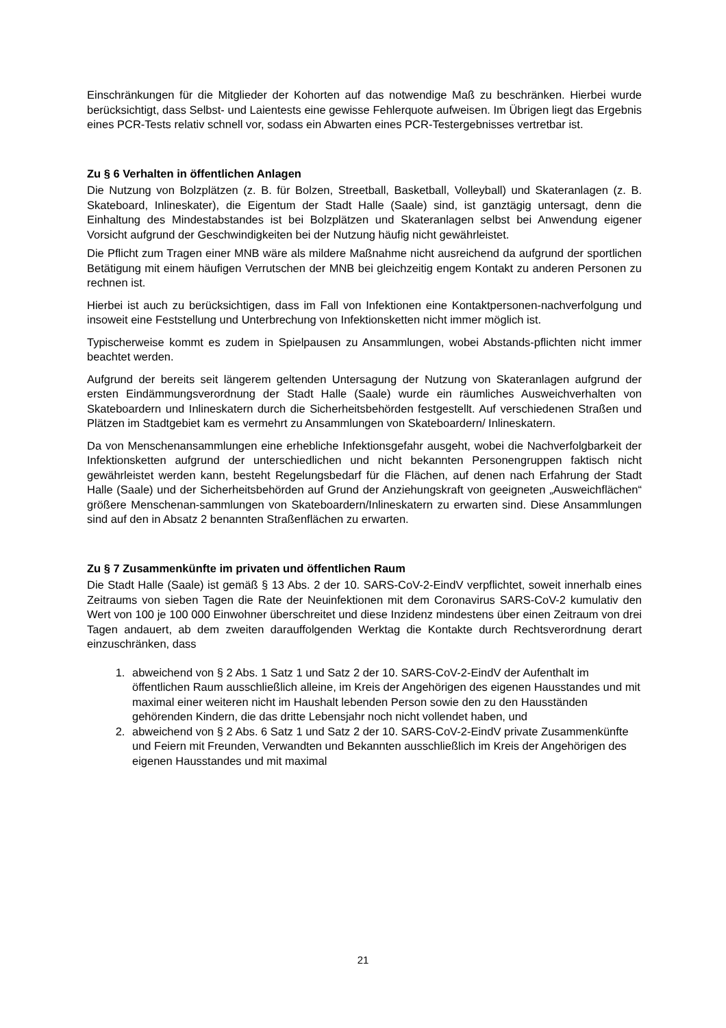Einschränkungen für die Mitglieder der Kohorten auf das notwendige Maß zu beschränken. Hierbei wurde berücksichtigt, dass Selbst- und Laientests eine gewisse Fehlerquote aufweisen. Im Übrigen liegt das Ergebnis eines PCR-Tests relativ schnell vor, sodass ein Abwarten eines PCR-Testergebnisses vertretbar ist.
Zu § 6 Verhalten in öffentlichen Anlagen
Die Nutzung von Bolzplätzen (z. B. für Bolzen, Streetball, Basketball, Volleyball) und Skateranlagen (z. B. Skateboard, Inlineskater), die Eigentum der Stadt Halle (Saale) sind, ist ganztägig untersagt, denn die Einhaltung des Mindestabstandes ist bei Bolzplätzen und Skateranlagen selbst bei Anwendung eigener Vorsicht aufgrund der Geschwindigkeiten bei der Nutzung häufig nicht gewährleistet.
Die Pflicht zum Tragen einer MNB wäre als mildere Maßnahme nicht ausreichend da aufgrund der sportlichen Betätigung mit einem häufigen Verrutschen der MNB bei gleichzeitig engem Kontakt zu anderen Personen zu rechnen ist.
Hierbei ist auch zu berücksichtigen, dass im Fall von Infektionen eine Kontaktpersonen-nachverfolgung und insoweit eine Feststellung und Unterbrechung von Infektionsketten nicht immer möglich ist.
Typischerweise kommt es zudem in Spielpausen zu Ansammlungen, wobei Abstands-pflichten nicht immer beachtet werden.
Aufgrund der bereits seit längerem geltenden Untersagung der Nutzung von Skateranlagen aufgrund der ersten Eindämmungsverordnung der Stadt Halle (Saale) wurde ein räumliches Ausweichverhalten von Skateboardern und Inlineskatern durch die Sicherheitsbehörden festgestellt. Auf verschiedenen Straßen und Plätzen im Stadtgebiet kam es vermehrt zu Ansammlungen von Skateboardern/ Inlineskatern.
Da von Menschenansammlungen eine erhebliche Infektionsgefahr ausgeht, wobei die Nachverfolgbarkeit der Infektionsketten aufgrund der unterschiedlichen und nicht bekannten Personengruppen faktisch nicht gewährleistet werden kann, besteht Regelungsbedarf für die Flächen, auf denen nach Erfahrung der Stadt Halle (Saale) und der Sicherheitsbehörden auf Grund der Anziehungskraft von geeigneten „Ausweichflächen“ größere Menschenan-sammlungen von Skateboardern/Inlineskatern zu erwarten sind. Diese Ansammlungen sind auf den in Absatz 2 benannten Straßenflächen zu erwarten.
Zu § 7 Zusammenkünfte im privaten und öffentlichen Raum
Die Stadt Halle (Saale) ist gemäß § 13 Abs. 2 der 10. SARS-CoV-2-EindV verpflichtet, soweit innerhalb eines Zeitraums von sieben Tagen die Rate der Neuinfektionen mit dem Coronavirus SARS-CoV-2 kumulativ den Wert von 100 je 100 000 Einwohner überschreitet und diese Inzidenz mindestens über einen Zeitraum von drei Tagen andauert, ab dem zweiten darauffolgenden Werktag die Kontakte durch Rechtsverordnung derart einzuschränken, dass
1. abweichend von § 2 Abs. 1 Satz 1 und Satz 2 der 10. SARS-CoV-2-EindV der Aufenthalt im öffentlichen Raum ausschließlich alleine, im Kreis der Angehörigen des eigenen Hausstandes und mit maximal einer weiteren nicht im Haushalt lebenden Person sowie den zu den Hausständen gehörenden Kindern, die das dritte Lebensjahr noch nicht vollendet haben, und
2. abweichend von § 2 Abs. 6 Satz 1 und Satz 2 der 10. SARS-CoV-2-EindV private Zusammenkünfte und Feiern mit Freunden, Verwandten und Bekannten ausschließlich im Kreis der Angehörigen des eigenen Hausstandes und mit maximal
21